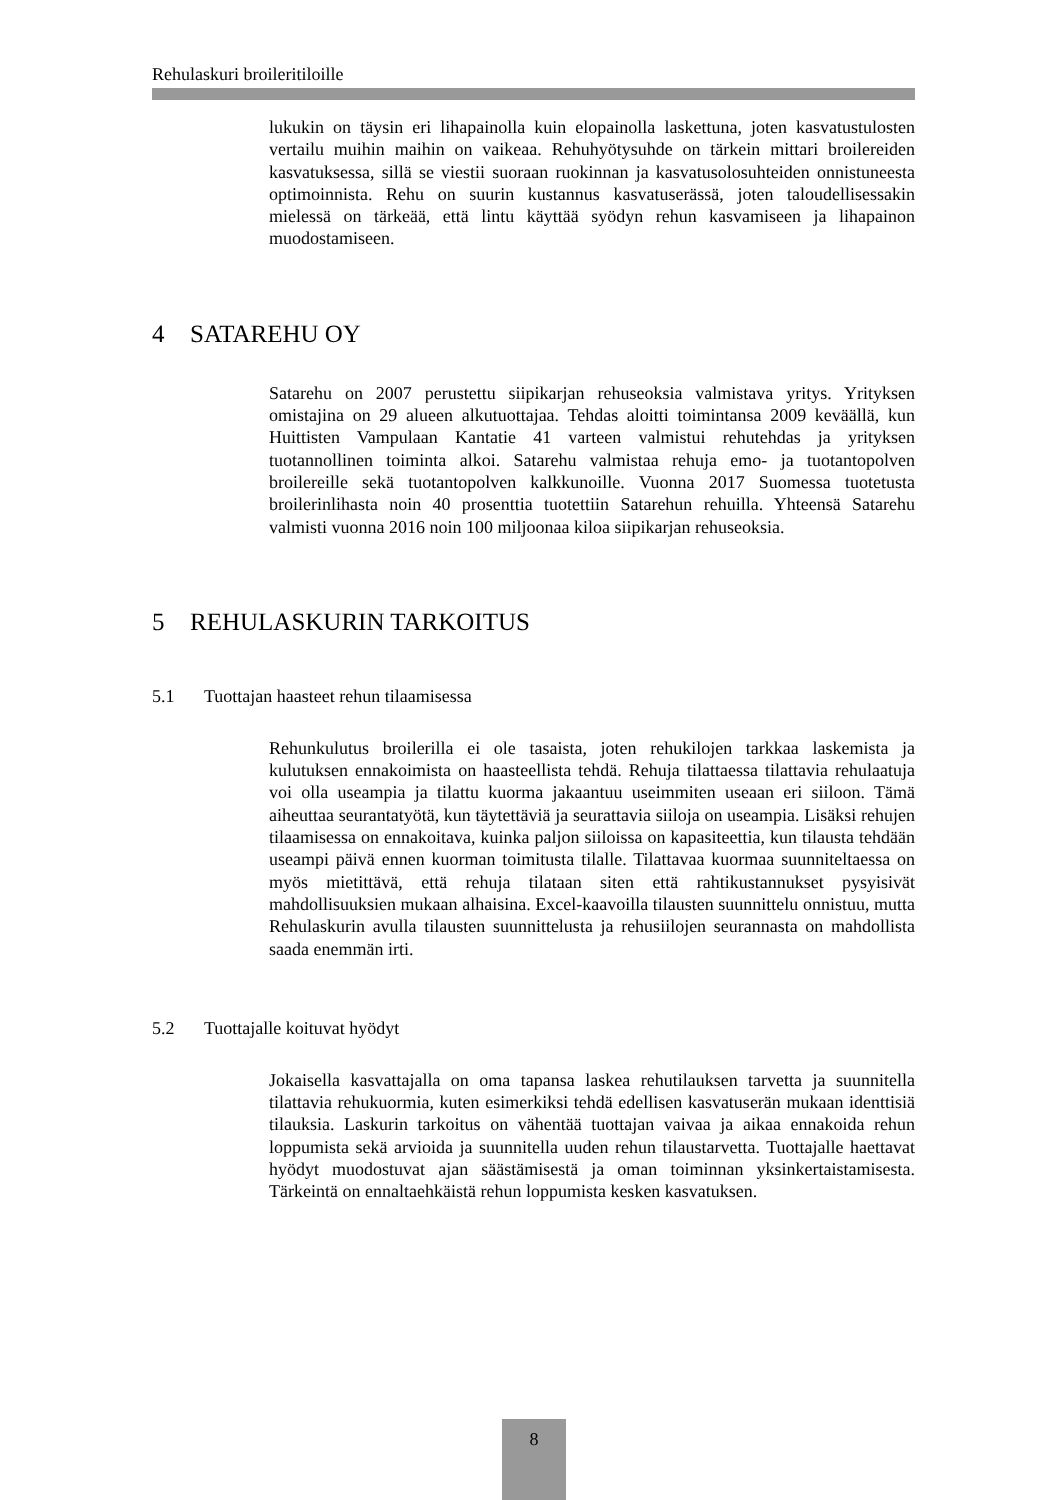Rehulaskuri broileritiloille
lukukin on täysin eri lihapainolla kuin elopainolla laskettuna, joten kasvatustulosten vertailu muihin maihin on vaikeaa. Rehuhyötysuhde on tärkein mittari broilereiden kasvatuksessa, sillä se viestii suoraan ruokinnan ja kasvatusolosuhteiden onnistuneesta optimoinnista. Rehu on suurin kustannus kasvatuserässä, joten taloudellisessakin mielessä on tärkeää, että lintu käyttää syödyn rehun kasvamiseen ja lihapainon muodostamiseen.
4 SATAREHU OY
Satarehu on 2007 perustettu siipikarjan rehuseoksia valmistava yritys. Yrityksen omistajina on 29 alueen alkutuottajaa. Tehdas aloitti toimintansa 2009 keväällä, kun Huittisten Vampulaan Kantatie 41 varteen valmistui rehutehdas ja yrityksen tuotannollinen toiminta alkoi. Satarehu valmistaa rehuja emo- ja tuotantopolven broilereille sekä tuotantopolven kalkkunoille. Vuonna 2017 Suomessa tuotetusta broilerinlihasta noin 40 prosenttia tuotettiin Satarehun rehuilla. Yhteensä Satarehu valmisti vuonna 2016 noin 100 miljoonaa kiloa siipikarjan rehuseoksia.
5 REHULASKURIN TARKOITUS
5.1 Tuottajan haasteet rehun tilaamisessa
Rehunkulutus broilerilla ei ole tasaista, joten rehukilojen tarkkaa laskemista ja kulutuksen ennakoimista on haasteellista tehdä. Rehuja tilattaessa tilattavia rehulaatuja voi olla useampia ja tilattu kuorma jakaantuu useimmiten useaan eri siiloon. Tämä aiheuttaa seurantatyötä, kun täytettäviä ja seurattavia siiloja on useampia. Lisäksi rehujen tilaamisessa on ennakoitava, kuinka paljon siiloissa on kapasiteettia, kun tilausta tehdään useampi päivä ennen kuorman toimitusta tilalle. Tilattavaa kuormaa suunniteltaessa on myös mietittävä, että rehuja tilataan siten että rahtikustannukset pysyisivät mahdollisuuksien mukaan alhaisina. Excel-kaavoilla tilausten suunnittelu onnistuu, mutta Rehulaskurin avulla tilausten suunnittelusta ja rehusiilojen seurannasta on mahdollista saada enemmän irti.
5.2 Tuottajalle koituvat hyödyt
Jokaisella kasvattajalla on oma tapansa laskea rehutilauksen tarvetta ja suunnitella tilattavia rehukuormia, kuten esimerkiksi tehdä edellisen kasvatuserän mukaan identtisiä tilauksia. Laskurin tarkoitus on vähentää tuottajan vaivaa ja aikaa ennakoida rehun loppumista sekä arvioida ja suunnitella uuden rehun tilaustarvetta. Tuottajalle haettavat hyödyt muodostuvat ajan säästämisestä ja oman toiminnan yksinkertaistamisesta. Tärkeintä on ennaltaehkäistä rehun loppumista kesken kasvatuksen.
8